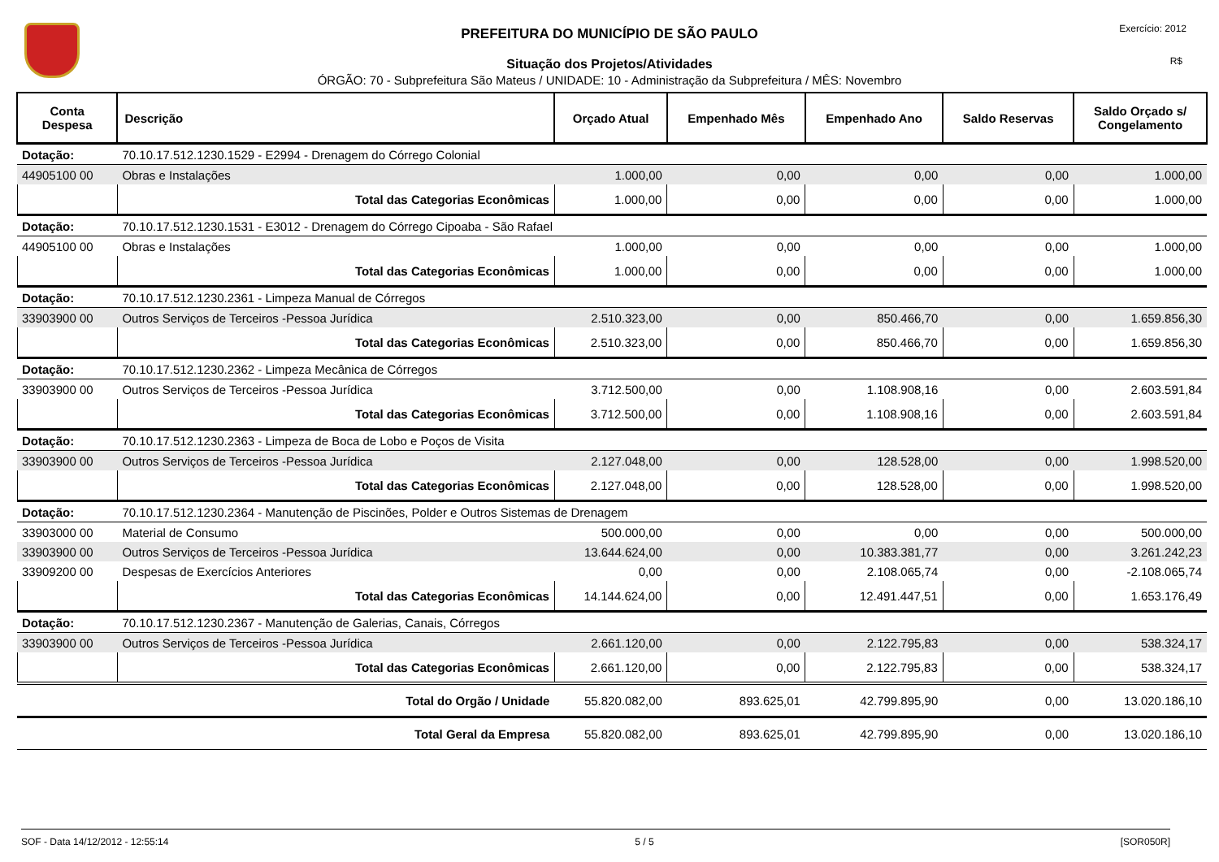Exercício: 2012
R$
PREFEITURA DO MUNICÍPIO DE SÃO PAULO
Situação dos Projetos/Atividades
ÓRGÃO: 70 - Subprefeitura São Mateus / UNIDADE: 10 - Administração da Subprefeitura / MÊS: Novembro
| Conta Despesa | Descrição | Orçado Atual | Empenhado Mês | Empenhado Ano | Saldo Reservas | Saldo Orçado s/ Congelamento |
| --- | --- | --- | --- | --- | --- | --- |
| Dotação: | 70.10.17.512.1230.1529 - E2994 - Drenagem do Córrego Colonial | | | | | |
| 44905100 00 | Obras e Instalações | 1.000,00 | 0,00 | 0,00 | 0,00 | 1.000,00 |
| | Total das Categorias Econômicas | 1.000,00 | 0,00 | 0,00 | 0,00 | 1.000,00 |
| Dotação: | 70.10.17.512.1230.1531 - E3012 - Drenagem do Córrego Cipoaba - São Rafael | | | | | |
| 44905100 00 | Obras e Instalações | 1.000,00 | 0,00 | 0,00 | 0,00 | 1.000,00 |
| | Total das Categorias Econômicas | 1.000,00 | 0,00 | 0,00 | 0,00 | 1.000,00 |
| Dotação: | 70.10.17.512.1230.2361 - Limpeza Manual de Córregos | | | | | |
| 33903900 00 | Outros Serviços de Terceiros -Pessoa Jurídica | 2.510.323,00 | 0,00 | 850.466,70 | 0,00 | 1.659.856,30 |
| | Total das Categorias Econômicas | 2.510.323,00 | 0,00 | 850.466,70 | 0,00 | 1.659.856,30 |
| Dotação: | 70.10.17.512.1230.2362 - Limpeza Mecânica de Córregos | | | | | |
| 33903900 00 | Outros Serviços de Terceiros -Pessoa Jurídica | 3.712.500,00 | 0,00 | 1.108.908,16 | 0,00 | 2.603.591,84 |
| | Total das Categorias Econômicas | 3.712.500,00 | 0,00 | 1.108.908,16 | 0,00 | 2.603.591,84 |
| Dotação: | 70.10.17.512.1230.2363 - Limpeza de Boca de Lobo e Poços de Visita | | | | | |
| 33903900 00 | Outros Serviços de Terceiros -Pessoa Jurídica | 2.127.048,00 | 0,00 | 128.528,00 | 0,00 | 1.998.520,00 |
| | Total das Categorias Econômicas | 2.127.048,00 | 0,00 | 128.528,00 | 0,00 | 1.998.520,00 |
| Dotação: | 70.10.17.512.1230.2364 - Manutenção de Piscinões, Polder e Outros Sistemas de Drenagem | | | | | |
| 33903000 00 | Material de Consumo | 500.000,00 | 0,00 | 0,00 | 0,00 | 500.000,00 |
| 33903900 00 | Outros Serviços de Terceiros -Pessoa Jurídica | 13.644.624,00 | 0,00 | 10.383.381,77 | 0,00 | 3.261.242,23 |
| 33909200 00 | Despesas de Exercícios Anteriores | 0,00 | 0,00 | 2.108.065,74 | 0,00 | -2.108.065,74 |
| | Total das Categorias Econômicas | 14.144.624,00 | 0,00 | 12.491.447,51 | 0,00 | 1.653.176,49 |
| Dotação: | 70.10.17.512.1230.2367 - Manutenção de Galerias, Canais, Córregos | | | | | |
| 33903900 00 | Outros Serviços de Terceiros -Pessoa Jurídica | 2.661.120,00 | 0,00 | 2.122.795,83 | 0,00 | 538.324,17 |
| | Total das Categorias Econômicas | 2.661.120,00 | 0,00 | 2.122.795,83 | 0,00 | 538.324,17 |
| | Total do Orgão / Unidade | 55.820.082,00 | 893.625,01 | 42.799.895,90 | 0,00 | 13.020.186,10 |
| | Total Geral da Empresa | 55.820.082,00 | 893.625,01 | 42.799.895,90 | 0,00 | 13.020.186,10 |
SOF - Data 14/12/2012 - 12:55:14 5 / 5 [SOR050R]